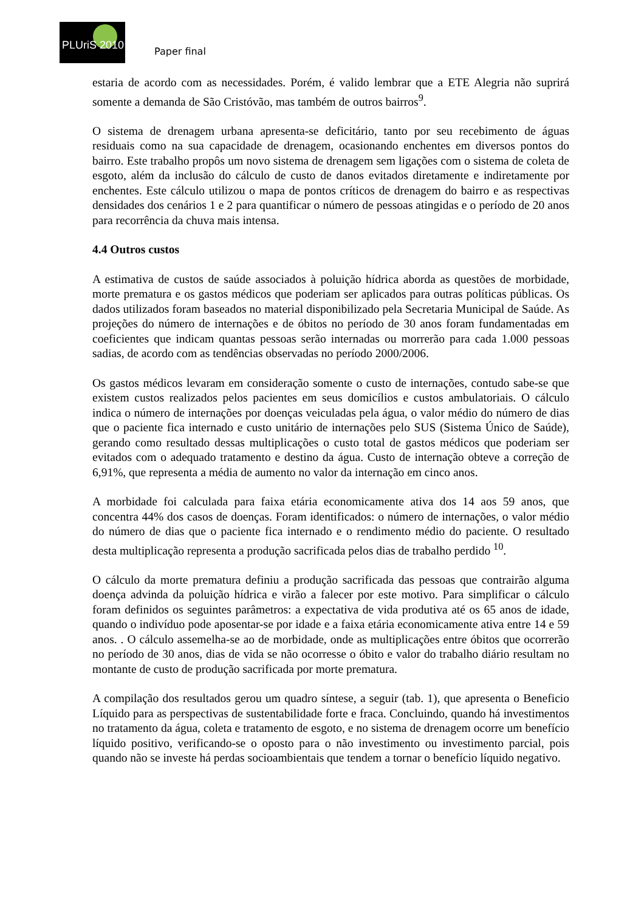PLUriS 2010
Paper final
estaria de acordo com as necessidades. Porém, é valido lembrar que a ETE Alegria não suprirá somente a demanda de São Cristóvão, mas também de outros bairros<sup>9</sup>.
O sistema de drenagem urbana apresenta-se deficitário, tanto por seu recebimento de águas residuais como na sua capacidade de drenagem, ocasionando enchentes em diversos pontos do bairro. Este trabalho propôs um novo sistema de drenagem sem ligações com o sistema de coleta de esgoto, além da inclusão do cálculo de custo de danos evitados diretamente e indiretamente por enchentes. Este cálculo utilizou o mapa de pontos críticos de drenagem do bairro e as respectivas densidades dos cenários 1 e 2 para quantificar o número de pessoas atingidas e o período de 20 anos para recorrência da chuva mais intensa.
4.4 Outros custos
A estimativa de custos de saúde associados à poluição hídrica aborda as questões de morbidade, morte prematura e os gastos médicos que poderiam ser aplicados para outras políticas públicas. Os dados utilizados foram baseados no material disponibilizado pela Secretaria Municipal de Saúde. As projeções do número de internações e de óbitos no período de 30 anos foram fundamentadas em coeficientes que indicam quantas pessoas serão internadas ou morrerão para cada 1.000 pessoas sadias, de acordo com as tendências observadas no período 2000/2006.
Os gastos médicos levaram em consideração somente o custo de internações, contudo sabe-se que existem custos realizados pelos pacientes em seus domicílios e custos ambulatoriais. O cálculo indica o número de internações por doenças veiculadas pela água, o valor médio do número de dias que o paciente fica internado e custo unitário de internações pelo SUS (Sistema Único de Saúde), gerando como resultado dessas multiplicações o custo total de gastos médicos que poderiam ser evitados com o adequado tratamento e destino da água. Custo de internação obteve a correção de 6,91%, que representa a média de aumento no valor da internação em cinco anos.
A morbidade foi calculada para faixa etária economicamente ativa dos 14 aos 59 anos, que concentra 44% dos casos de doenças. Foram identificados: o número de internações, o valor médio do número de dias que o paciente fica internado e o rendimento médio do paciente. O resultado desta multiplicação representa a produção sacrificada pelos dias de trabalho perdido <sup>10</sup>.
O cálculo da morte prematura definiu a produção sacrificada das pessoas que contrairão alguma doença advinda da poluição hídrica e virão a falecer por este motivo. Para simplificar o cálculo foram definidos os seguintes parâmetros: a expectativa de vida produtiva até os 65 anos de idade, quando o indivíduo pode aposentar-se por idade e a faixa etária economicamente ativa entre 14 e 59 anos. . O cálculo assemelha-se ao de morbidade, onde as multiplicações entre óbitos que ocorrerão no período de 30 anos, dias de vida se não ocorresse o óbito e valor do trabalho diário resultam no montante de custo de produção sacrificada por morte prematura.
A compilação dos resultados gerou um quadro síntese, a seguir (tab. 1), que apresenta o Beneficio Líquido para as perspectivas de sustentabilidade forte e fraca. Concluindo, quando há investimentos no tratamento da água, coleta e tratamento de esgoto, e no sistema de drenagem ocorre um benefício líquido positivo, verificando-se o oposto para o não investimento ou investimento parcial, pois quando não se investe há perdas socioambientais que tendem a tornar o benefício líquido negativo.